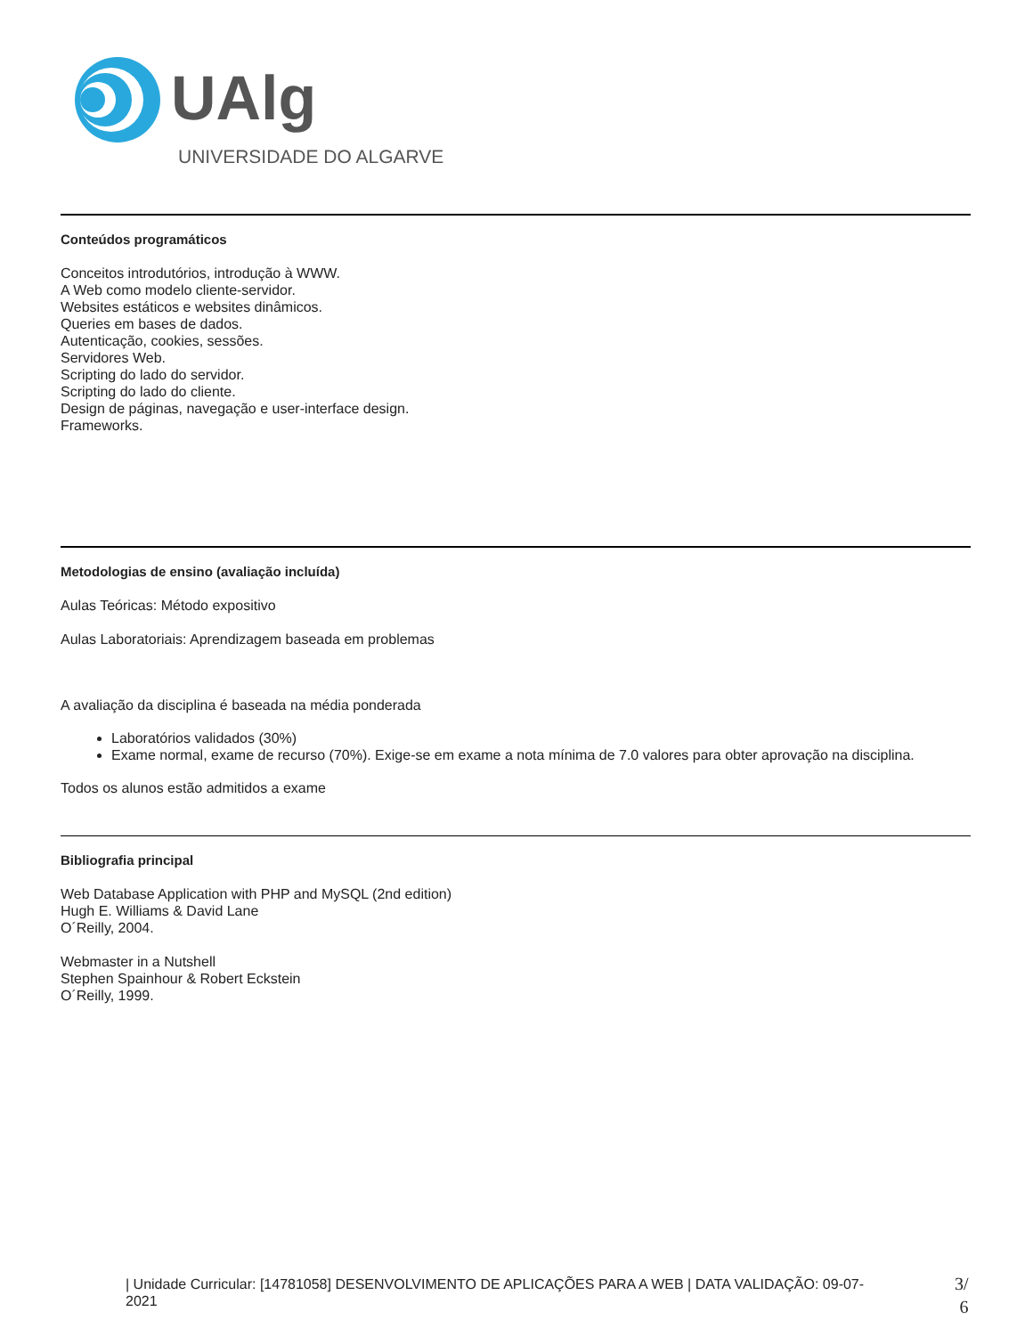UAlg
UNIVERSIDADE DO ALGARVE
Conteúdos programáticos
Conceitos introdutórios, introdução à WWW.
A Web como modelo cliente-servidor.
Websites estáticos e websites dinâmicos.
Queries em bases de dados.
Autenticação, cookies, sessões.
Servidores Web.
Scripting do lado do servidor.
Scripting do lado do cliente.
Design de páginas, navegação e user-interface design.
Frameworks.
Metodologias de ensino (avaliação incluída)
Aulas Teóricas: Método expositivo
Aulas Laboratoriais: Aprendizagem baseada em problemas
A avaliação da disciplina é baseada na média ponderada
Laboratórios validados (30%)
Exame normal, exame de recurso (70%). Exige-se em exame a nota mínima de 7.0 valores para obter aprovação na disciplina.
Todos os alunos estão admitidos a exame
Bibliografia principal
Web Database Application with PHP and MySQL (2nd edition)
Hugh E. Williams & David Lane
O´Reilly, 2004.
Webmaster in a Nutshell
Stephen Spainhour & Robert Eckstein
O´Reilly, 1999.
| Unidade Curricular: [14781058] DESENVOLVIMENTO DE APLICAÇÕES PARA A WEB | DATA VALIDAÇÃO: 09-07-2021
3/
6